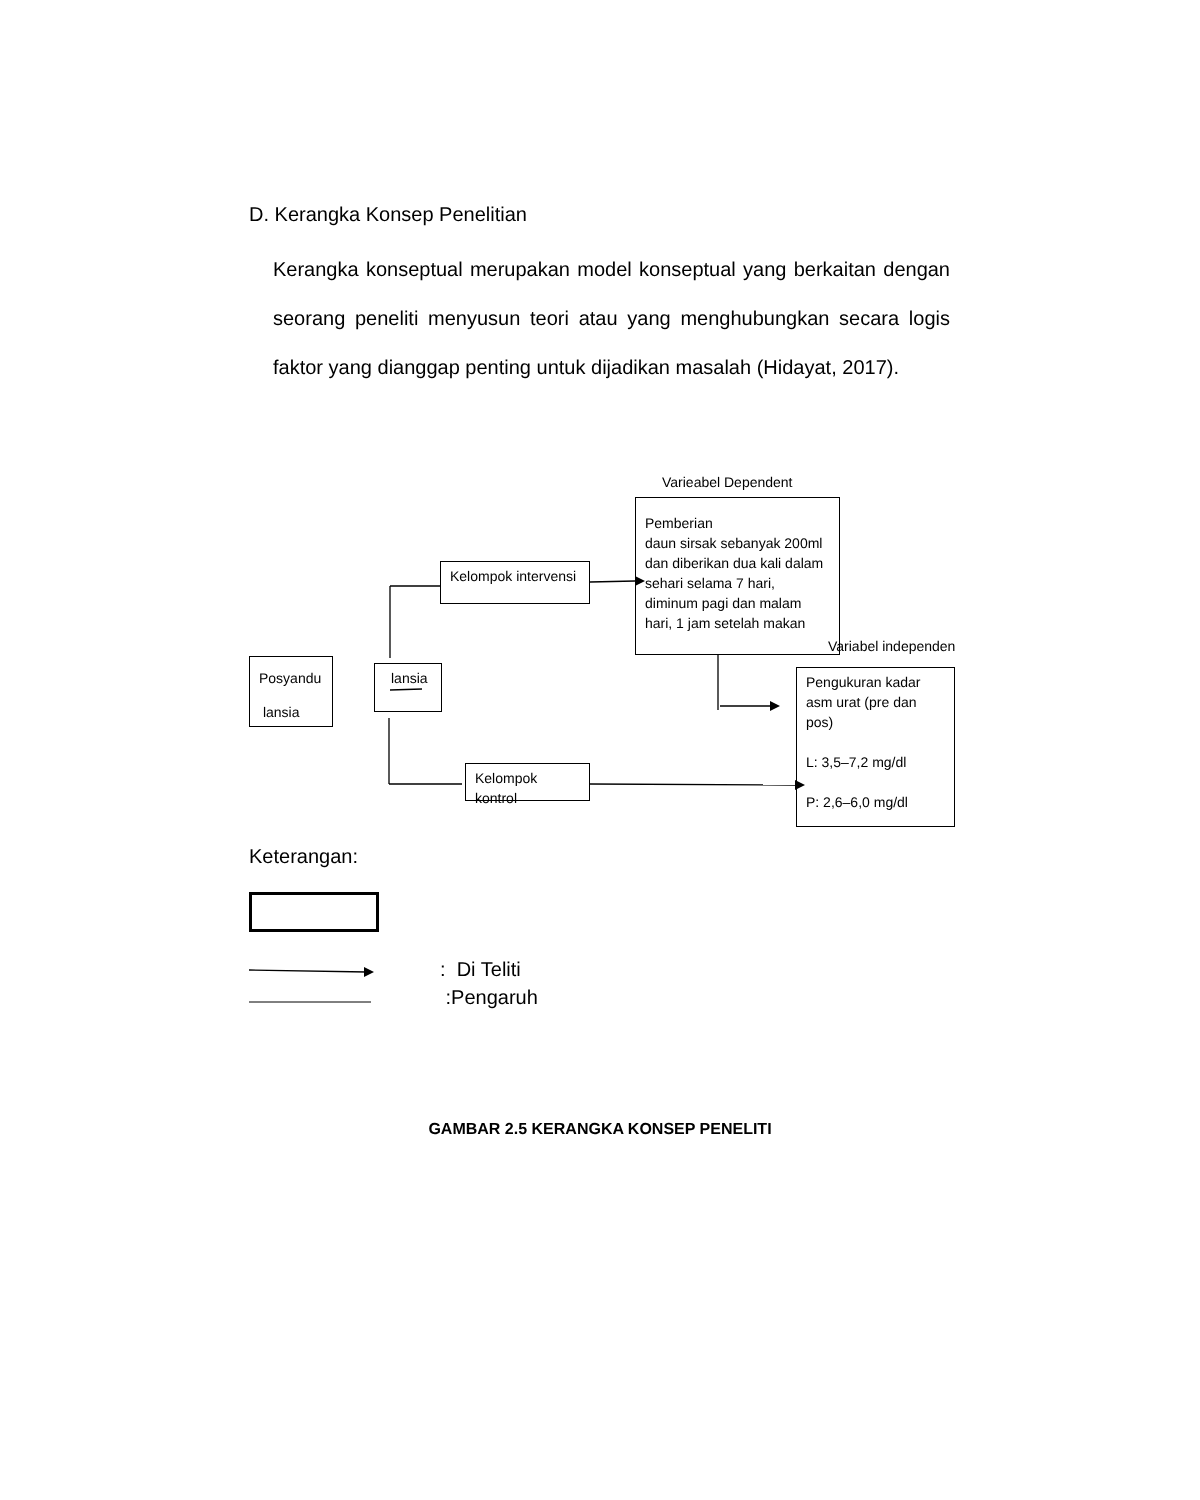D. Kerangka Konsep Penelitian
Kerangka konseptual merupakan model konseptual yang berkaitan dengan seorang peneliti menyusun teori atau yang menghubungkan secara logis faktor yang dianggap penting untuk dijadikan masalah (Hidayat, 2017).
Varieabel Dependent
Pemberian
daun sirsak sebanyak 200ml dan diberikan dua kali dalam sehari selama 7 hari, diminum pagi dan malam hari, 1 jam setelah makan
Kelompok intervensi
Variabel independen
Posyandu
lansia
lansia
Pengukuran kadar asm urat (pre dan pos)
L: 3,5–7,2 mg/dl
P: 2,6–6,0 mg/dl
Kelompok kontrol
Keterangan:
: Di Teliti
:Pengaruh
GAMBAR 2.5 KERANGKA KONSEP PENELITI